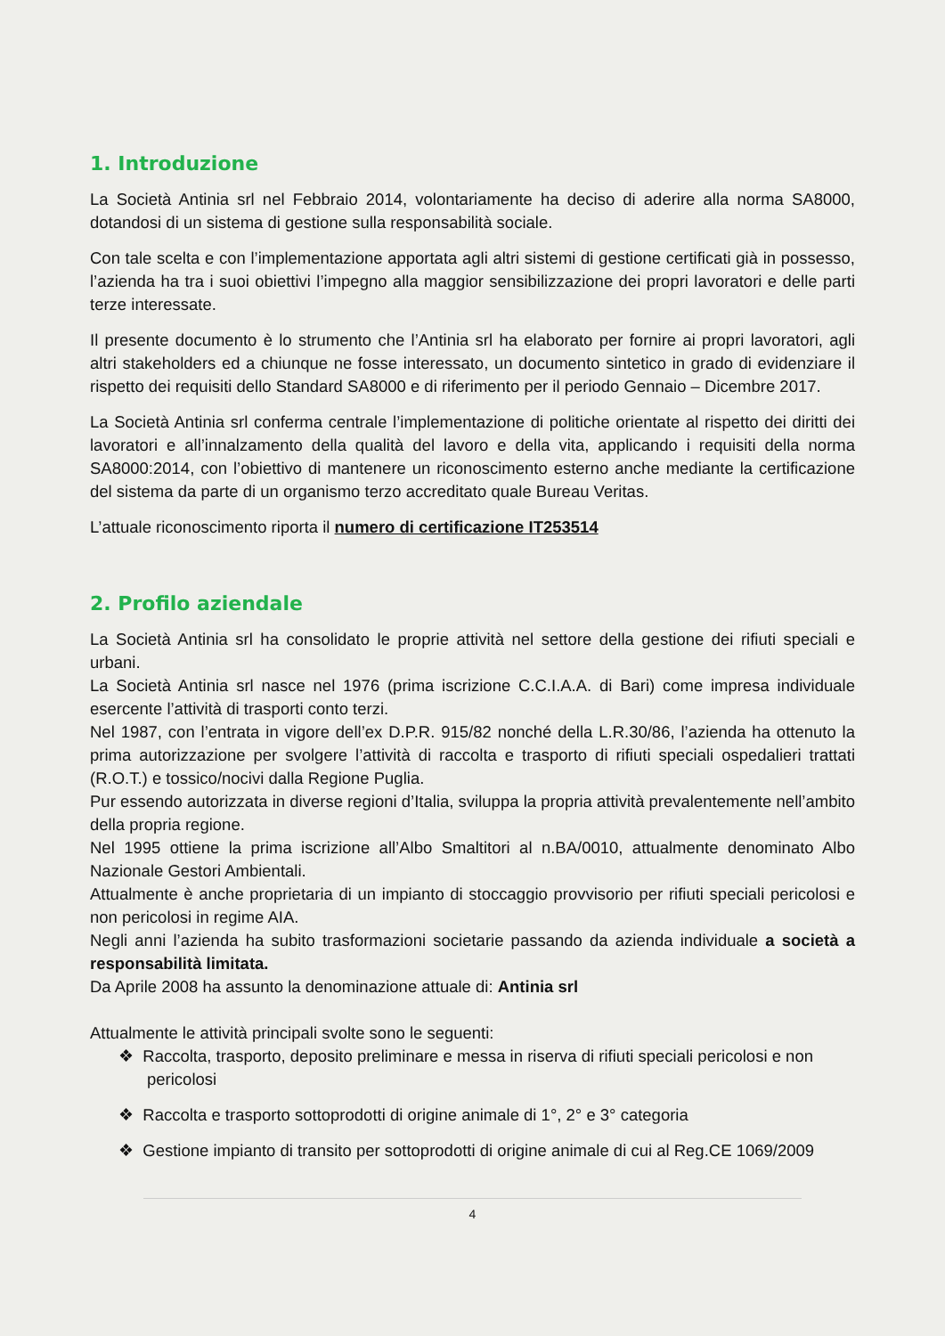1. Introduzione
La Società Antinia srl nel Febbraio 2014, volontariamente ha deciso di aderire alla norma SA8000, dotandosi di un sistema di gestione sulla responsabilità sociale.
Con tale scelta e con l’implementazione apportata agli altri sistemi di gestione certificati già in possesso, l’azienda ha tra i suoi obiettivi l’impegno alla maggior sensibilizzazione dei propri lavoratori e delle parti terze interessate.
Il presente documento è lo strumento che l’Antinia srl ha elaborato per fornire ai propri lavoratori, agli altri stakeholders ed a chiunque ne fosse interessato, un documento sintetico in grado di evidenziare il rispetto dei requisiti dello Standard SA8000 e di riferimento per il periodo Gennaio – Dicembre 2017.
La Società Antinia srl conferma centrale l’implementazione di politiche orientate al rispetto dei diritti dei lavoratori e all’innalzamento della qualità del lavoro e della vita, applicando i requisiti della norma SA8000:2014, con l’obiettivo di mantenere un riconoscimento esterno anche mediante la certificazione del sistema da parte di un organismo terzo accreditato quale Bureau Veritas.
L’attuale riconoscimento riporta il numero di certificazione IT253514
2. Profilo aziendale
La Società Antinia srl ha consolidato le proprie attività nel settore della gestione dei rifiuti speciali e urbani.
La Società Antinia srl nasce nel 1976 (prima iscrizione C.C.I.A.A. di Bari) come impresa individuale esercente l’attività di trasporti conto terzi.
Nel 1987, con l’entrata in vigore dell’ex D.P.R. 915/82 nonché della L.R.30/86, l’azienda ha ottenuto la prima autorizzazione per svolgere l’attività di raccolta e trasporto di rifiuti speciali ospedalieri trattati (R.O.T.) e tossico/nocivi dalla Regione Puglia.
Pur essendo autorizzata in diverse regioni d’Italia, sviluppa la propria attività prevalentemente nell’ambito della propria regione.
Nel 1995 ottiene la prima iscrizione all’Albo Smaltitori al n.BA/0010, attualmente denominato Albo Nazionale Gestori Ambientali.
Attualmente è anche proprietaria di un impianto di stoccaggio provvisorio per rifiuti speciali pericolosi e non pericolosi in regime AIA.
Negli anni l’azienda ha subito trasformazioni societarie passando da azienda individuale a società a responsabilità limitata.
Da Aprile 2008 ha assunto la denominazione attuale di: Antinia srl
Attualmente le attività principali svolte sono le seguenti:
❖ Raccolta, trasporto, deposito preliminare e messa in riserva di rifiuti speciali pericolosi e non pericolosi
❖ Raccolta e trasporto sottoprodotti di origine animale di 1°, 2° e 3° categoria
❖ Gestione impianto di transito per sottoprodotti di origine animale di cui al Reg.CE 1069/2009
4